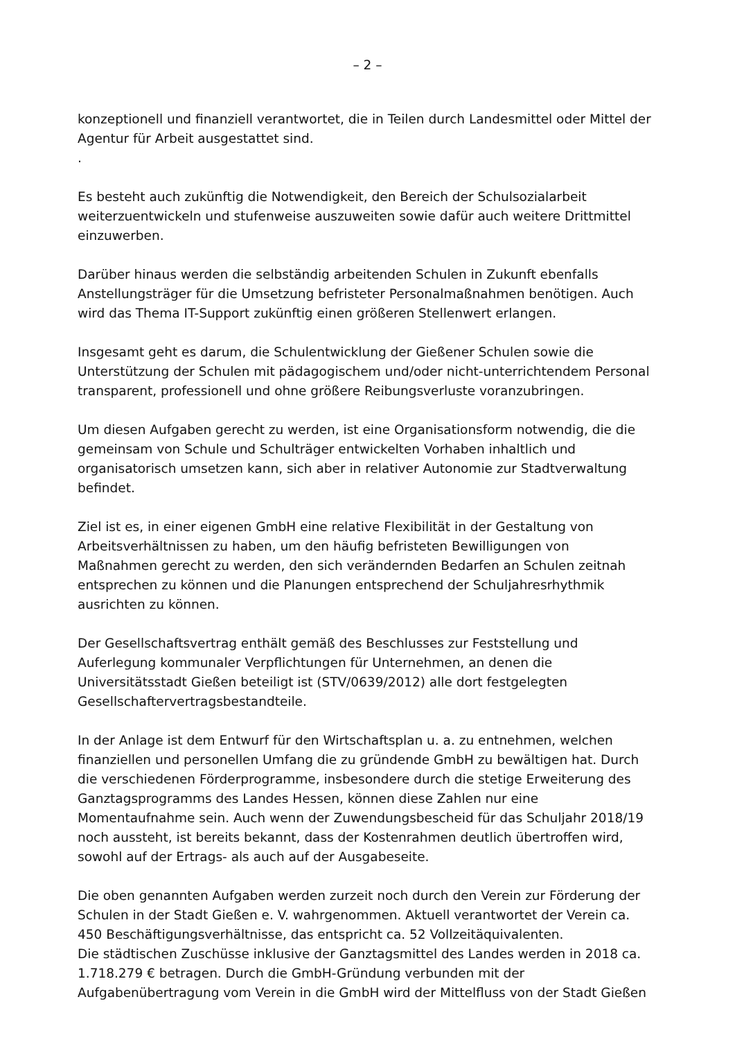– 2 –
konzeptionell und finanziell verantwortet, die in Teilen durch Landesmittel oder Mittel der Agentur für Arbeit ausgestattet sind.
.
Es besteht auch zukünftig die Notwendigkeit, den Bereich der Schulsozialarbeit weiterzuentwickeln und stufenweise auszuweiten sowie dafür auch weitere Drittmittel einzuwerben.
Darüber hinaus werden die selbständig arbeitenden Schulen in Zukunft ebenfalls Anstellungsträger für die Umsetzung befristeter Personalmaßnahmen benötigen. Auch wird das Thema IT-Support zukünftig einen größeren Stellenwert erlangen.
Insgesamt geht es darum, die Schulentwicklung der Gießener Schulen sowie die Unterstützung der Schulen mit pädagogischem und/oder nicht-unterrichtendem Personal transparent, professionell und ohne größere Reibungsverluste voranzubringen.
Um diesen Aufgaben gerecht zu werden, ist eine Organisationsform notwendig, die die gemeinsam von Schule und Schulträger entwickelten Vorhaben inhaltlich und organisatorisch umsetzen kann, sich aber in relativer Autonomie zur Stadtverwaltung befindet.
Ziel ist es, in einer eigenen GmbH eine relative Flexibilität in der Gestaltung von Arbeitsverhältnissen zu haben, um den häufig befristeten Bewilligungen von Maßnahmen gerecht zu werden, den sich verändernden Bedarfen an Schulen zeitnah entsprechen zu können und die Planungen entsprechend der Schuljahresrhythmik ausrichten zu können.
Der Gesellschaftsvertrag enthält gemäß des Beschlusses zur Feststellung und Auferlegung kommunaler Verpflichtungen für Unternehmen, an denen die Universitätsstadt Gießen beteiligt ist (STV/0639/2012) alle dort festgelegten Gesellschaftervertragsbestandteile.
In der Anlage ist dem Entwurf für den Wirtschaftsplan u. a. zu entnehmen, welchen finanziellen und personellen Umfang die zu gründende GmbH zu bewältigen hat. Durch die verschiedenen Förderprogramme, insbesondere durch die stetige Erweiterung des Ganztagsprogramms des Landes Hessen, können diese Zahlen nur eine Momentaufnahme sein. Auch wenn der Zuwendungsbescheid für das Schuljahr 2018/19 noch aussteht, ist bereits bekannt, dass der Kostenrahmen deutlich übertroffen wird, sowohl auf der Ertrags- als auch auf der Ausgabeseite.
Die oben genannten Aufgaben werden zurzeit noch durch den Verein zur Förderung der Schulen in der Stadt Gießen e. V. wahrgenommen. Aktuell verantwortet der Verein ca. 450 Beschäftigungsverhältnisse, das entspricht ca. 52 Vollzeitäquivalenten.
Die städtischen Zuschüsse inklusive der Ganztagsmittel des Landes werden in 2018 ca. 1.718.279 € betragen. Durch die GmbH-Gründung verbunden mit der Aufgabenübertragung vom Verein in die GmbH wird der Mittelfluss von der Stadt Gießen